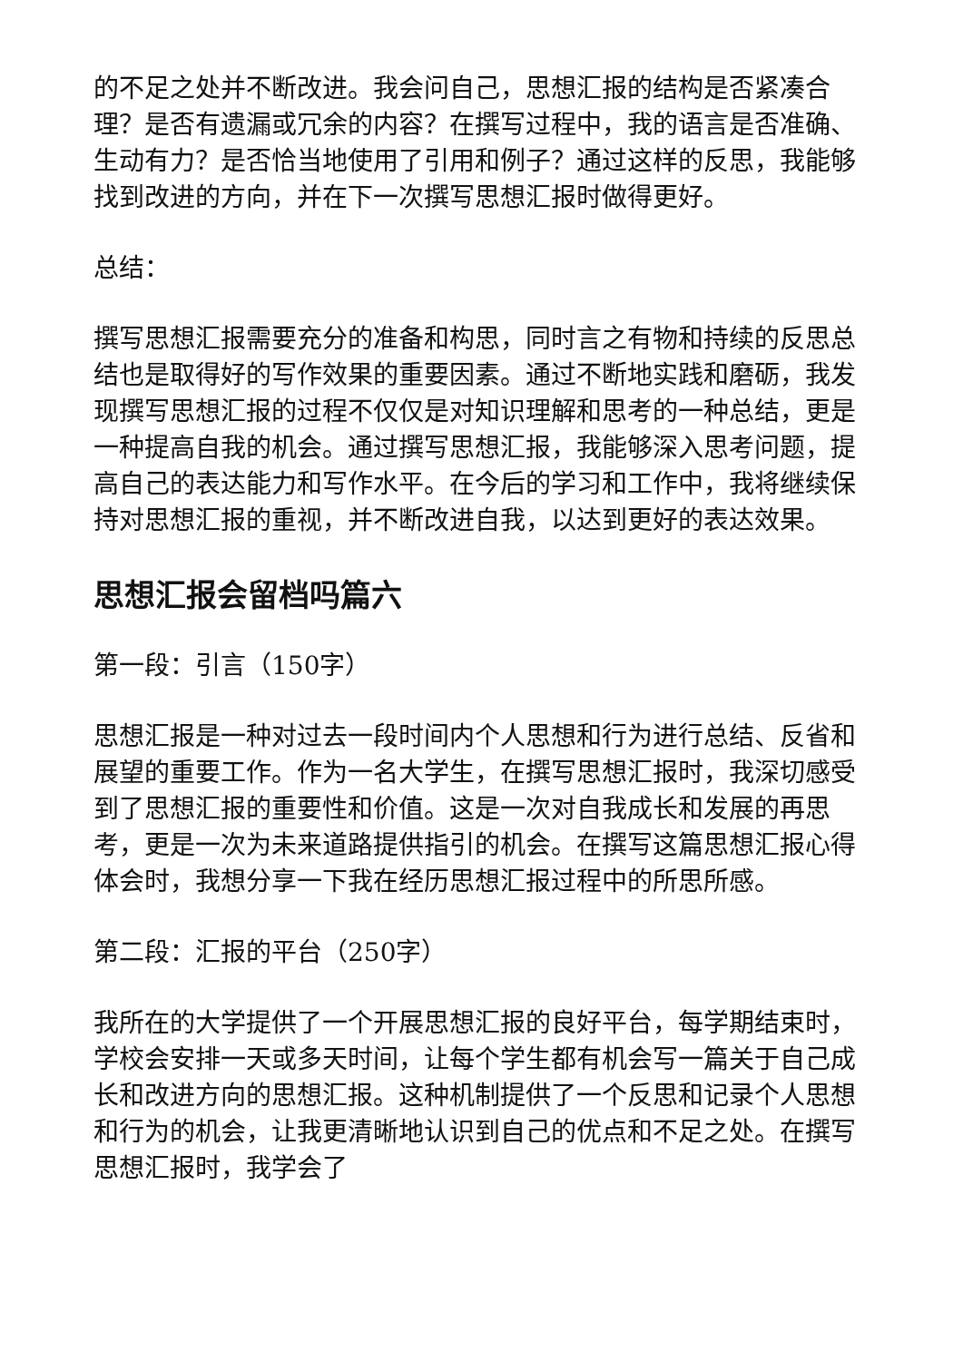的不足之处并不断改进。我会问自己，思想汇报的结构是否紧凑合理？是否有遗漏或冗余的内容？在撰写过程中，我的语言是否准确、生动有力？是否恰当地使用了引用和例子？通过这样的反思，我能够找到改进的方向，并在下一次撰写思想汇报时做得更好。
总结：
撰写思想汇报需要充分的准备和构思，同时言之有物和持续的反思总结也是取得好的写作效果的重要因素。通过不断地实践和磨砺，我发现撰写思想汇报的过程不仅仅是对知识理解和思考的一种总结，更是一种提高自我的机会。通过撰写思想汇报，我能够深入思考问题，提高自己的表达能力和写作水平。在今后的学习和工作中，我将继续保持对思想汇报的重视，并不断改进自我，以达到更好的表达效果。
思想汇报会留档吗篇六
第一段：引言（150字）
思想汇报是一种对过去一段时间内个人思想和行为进行总结、反省和展望的重要工作。作为一名大学生，在撰写思想汇报时，我深切感受到了思想汇报的重要性和价值。这是一次对自我成长和发展的再思考，更是一次为未来道路提供指引的机会。在撰写这篇思想汇报心得体会时，我想分享一下我在经历思想汇报过程中的所思所感。
第二段：汇报的平台（250字）
我所在的大学提供了一个开展思想汇报的良好平台，每学期结束时，学校会安排一天或多天时间，让每个学生都有机会写一篇关于自己成长和改进方向的思想汇报。这种机制提供了一个反思和记录个人思想和行为的机会，让我更清晰地认识到自己的优点和不足之处。在撰写思想汇报时，我学会了